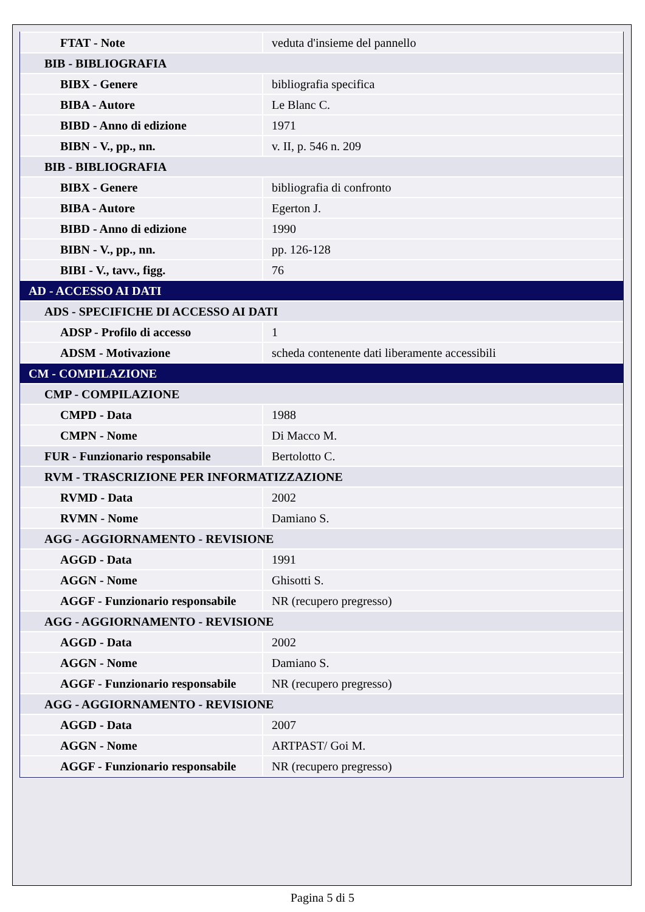| FTAT - Note | veduta d'insieme del pannello |
| BIB - BIBLIOGRAFIA | |
| BIBX - Genere | bibliografia specifica |
| BIBA - Autore | Le Blanc C. |
| BIBD - Anno di edizione | 1971 |
| BIBN - V., pp., nn. | v. II, p. 546 n. 209 |
| BIB - BIBLIOGRAFIA | |
| BIBX - Genere | bibliografia di confronto |
| BIBA - Autore | Egerton J. |
| BIBD - Anno di edizione | 1990 |
| BIBN - V., pp., nn. | pp. 126-128 |
| BIBI - V., tavv., figg. | 76 |
| AD - ACCESSO AI DATI | |
| ADS - SPECIFICHE DI ACCESSO AI DATI | |
| ADSP - Profilo di accesso | 1 |
| ADSM - Motivazione | scheda contenente dati liberamente accessibili |
| CM - COMPILAZIONE | |
| CMP - COMPILAZIONE | |
| CMPD - Data | 1988 |
| CMPN - Nome | Di Macco M. |
| FUR - Funzionario responsabile | Bertolotto C. |
| RVM - TRASCRIZIONE PER INFORMATIZZAZIONE | |
| RVMD - Data | 2002 |
| RVMN - Nome | Damiano S. |
| AGG - AGGIORNAMENTO - REVISIONE | |
| AGGD - Data | 1991 |
| AGGN - Nome | Ghisotti S. |
| AGGF - Funzionario responsabile | NR (recupero pregresso) |
| AGG - AGGIORNAMENTO - REVISIONE | |
| AGGD - Data | 2002 |
| AGGN - Nome | Damiano S. |
| AGGF - Funzionario responsabile | NR (recupero pregresso) |
| AGG - AGGIORNAMENTO - REVISIONE | |
| AGGD - Data | 2007 |
| AGGN - Nome | ARTPAST/ Goi M. |
| AGGF - Funzionario responsabile | NR (recupero pregresso) |
Pagina 5 di 5